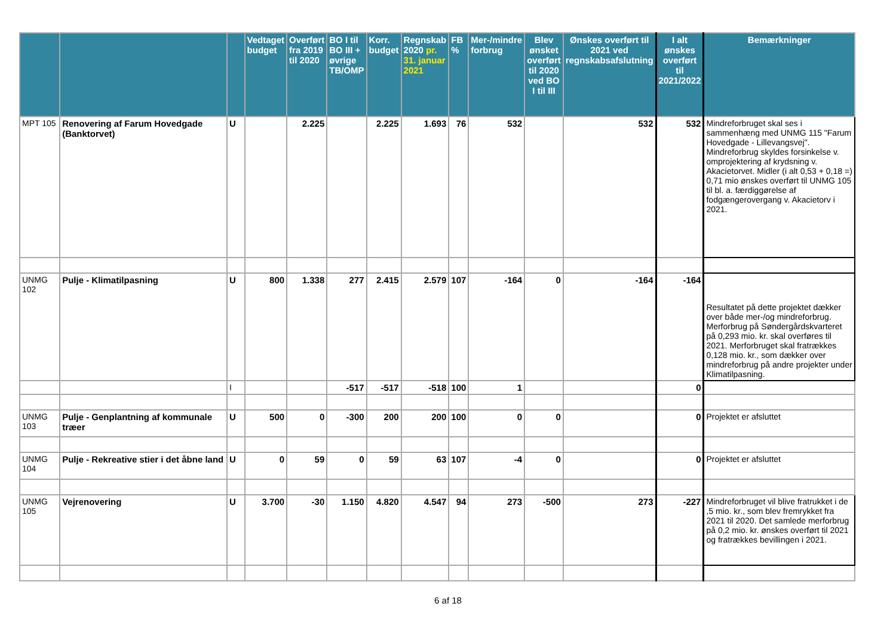| | | | Vedtaget budget | Overført fra 2019 til 2020 | BO I til BO III + øvrige TB/OMP | Korr. budget | Regnskab 2020 pr. 31. januar 2021 | FB % | Mer-/mindre forbrug | Blev ønsket overført til 2020 ved BO I til III | Ønskes overført til 2021 ved regnskabsafslutning | I alt ønskes overført til 2021/2022 | Bemærkninger |
| --- | --- | --- | --- | --- | --- | --- | --- | --- | --- | --- | --- | --- | --- |
| MPT 105 | Renovering af Farum Hovedgade (Banktorvet) | U | | 2.225 | | 2.225 | 1.693 | 76 | 532 | | 532 | 532 | Mindreforbruget skal ses i sammenhæng med UNMG 115 "Farum Hovedgade - Lillevangsvej". Mindreforbrug skyldes forsinkelse v. omprojektering af krydsning v. Akacietorvet. Midler (i alt 0,53 + 0,18 =) 0,71 mio ønskes overført til UNMG 105 til bl. a. færdiggørelse af fodgængerovergang v. Akacietorv i 2021. |
| UNMG 102 | Pulje - Klimatilpasning | U | 800 | 1.338 | 277 | 2.415 | 2.579 | 107 | -164 | 0 | -164 | -164 | Resultatet på dette projektet dækker over både mer-/og mindreforbrug. Merforbrug på Søndergårdskvarteret på 0,293 mio. kr. skal overføres til 2021. Merforbruget skal fratrækkes 0,128 mio. kr., som dækker over mindreforbrug på andre projekter under Klimatilpasning. |
| | | I | | | -517 | -517 | -518 | 100 | 1 | | | 0 | |
| UNMG 103 | Pulje - Genplantning af kommunale træer | U | 500 | 0 | -300 | 200 | 200 | 100 | 0 | 0 | | 0 | Projektet er afsluttet |
| UNMG 104 | Pulje - Rekreative stier i det åbne land | U | 0 | 59 | 0 | 59 | 63 | 107 | -4 | 0 | | 0 | Projektet er afsluttet |
| UNMG 105 | Vejrenovering | U | 3.700 | -30 | 1.150 | 4.820 | 4.547 | 94 | 273 | -500 | 273 | -227 | Mindreforbruget vil blive fratrukket i de ,5 mio. kr., som blev fremrykket fra 2021 til 2020. Det samlede merforbrug på 0,2 mio. kr. ønskes overført til 2021 og fratrækkes bevillingen i 2021. |
6 af 18